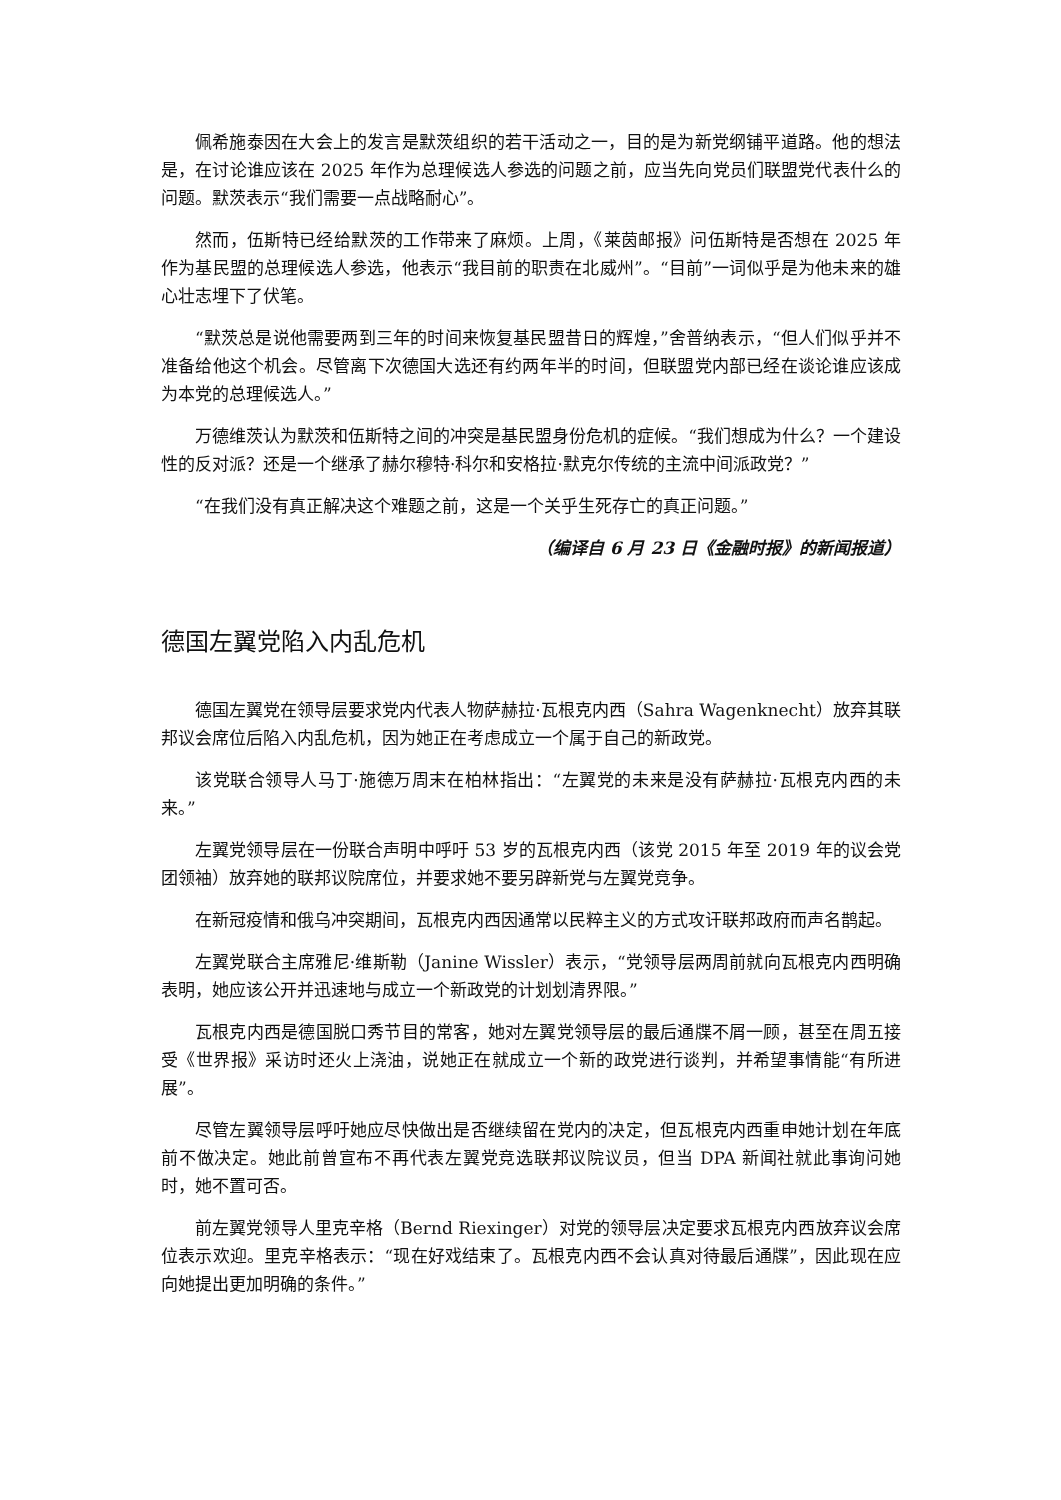佩希施泰因在大会上的发言是默茨组织的若干活动之一，目的是为新党纲铺平道路。他的想法是，在讨论谁应该在 2025 年作为总理候选人参选的问题之前，应当先向党员们联盟党代表什么的问题。默茨表示“我们需要一点战略耐心”。
然而，伍斯特已经给默茨的工作带来了麻烦。上周，《莱茵邮报》问伍斯特是否想在 2025 年作为基民盟的总理候选人参选，他表示“我目前的职责在北威州”。“目前”一词似乎是为他未来的雄心壮志埋下了伏笔。
“默茨总是说他需要两到三年的时间来恢复基民盟昔日的辉煌，”舍普纳表示，“但人们似乎并不准备给他这个机会。尽管离下次德国大选还有约两年半的时间，但联盟党内部已经在谈论谁应该成为本党的总理候选人。”
万德维茨认为默茨和伍斯特之间的冲突是基民盟身份危机的症候。“我们想成为什么？一个建设性的反对派？还是一个继承了赫尔穆特·科尔和安格拉·默克尔传统的主流中间派政党？”
“在我们没有真正解决这个难题之前，这是一个关乎生死存亡的真正问题。”
（编译自 6 月 23 日《金融时报》的新闻报道）
德国左翼党陷入内乱危机
德国左翼党在领导层要求党内代表人物萨赫拉·瓦根克内西（Sahra Wagenknecht）放弃其联邦议会席位后陷入内乱危机，因为她正在考虑成立一个属于自己的新政党。
该党联合领导人马丁·施德万周末在柏林指出：“左翼党的未来是没有萨赫拉·瓦根克内西的未来。”
左翼党领导层在一份联合声明中呼吁 53 岁的瓦根克内西（该党 2015 年至 2019 年的议会党团领袖）放弃她的联邦议院席位，并要求她不要另辟新党与左翼党竞争。
在新冠疫情和俄乌冲突期间，瓦根克内西因通常以民粹主义的方式攻讦联邦政府而声名鹊起。
左翼党联合主席雅尼·维斯勒（Janine Wissler）表示，“党领导层两周前就向瓦根克内西明确表明，她应该公开并迅速地与成立一个新政党的计划划清界限。”
瓦根克内西是德国脱口秀节目的常客，她对左翼党领导层的最后通牒不屑一顾，甚至在周五接受《世界报》采访时还火上浇油，说她正在就成立一个新的政党进行谈判，并希望事情能“有所进展”。
尽管左翼领导层呼吁她应尽快做出是否继续留在党内的决定，但瓦根克内西重申她计划在年底前不做决定。她此前曾宣布不再代表左翼党竞选联邦议院议员，但当 DPA 新闻社就此事询问她时，她不置可否。
前左翼党领导人里克辛格（Bernd Riexinger）对党的领导层决定要求瓦根克内西放弃议会席位表示欢迎。里克辛格表示：“现在好戏结束了。瓦根克内西不会认真对待最后通牒”，因此现在应向她提出更加明确的条件。”